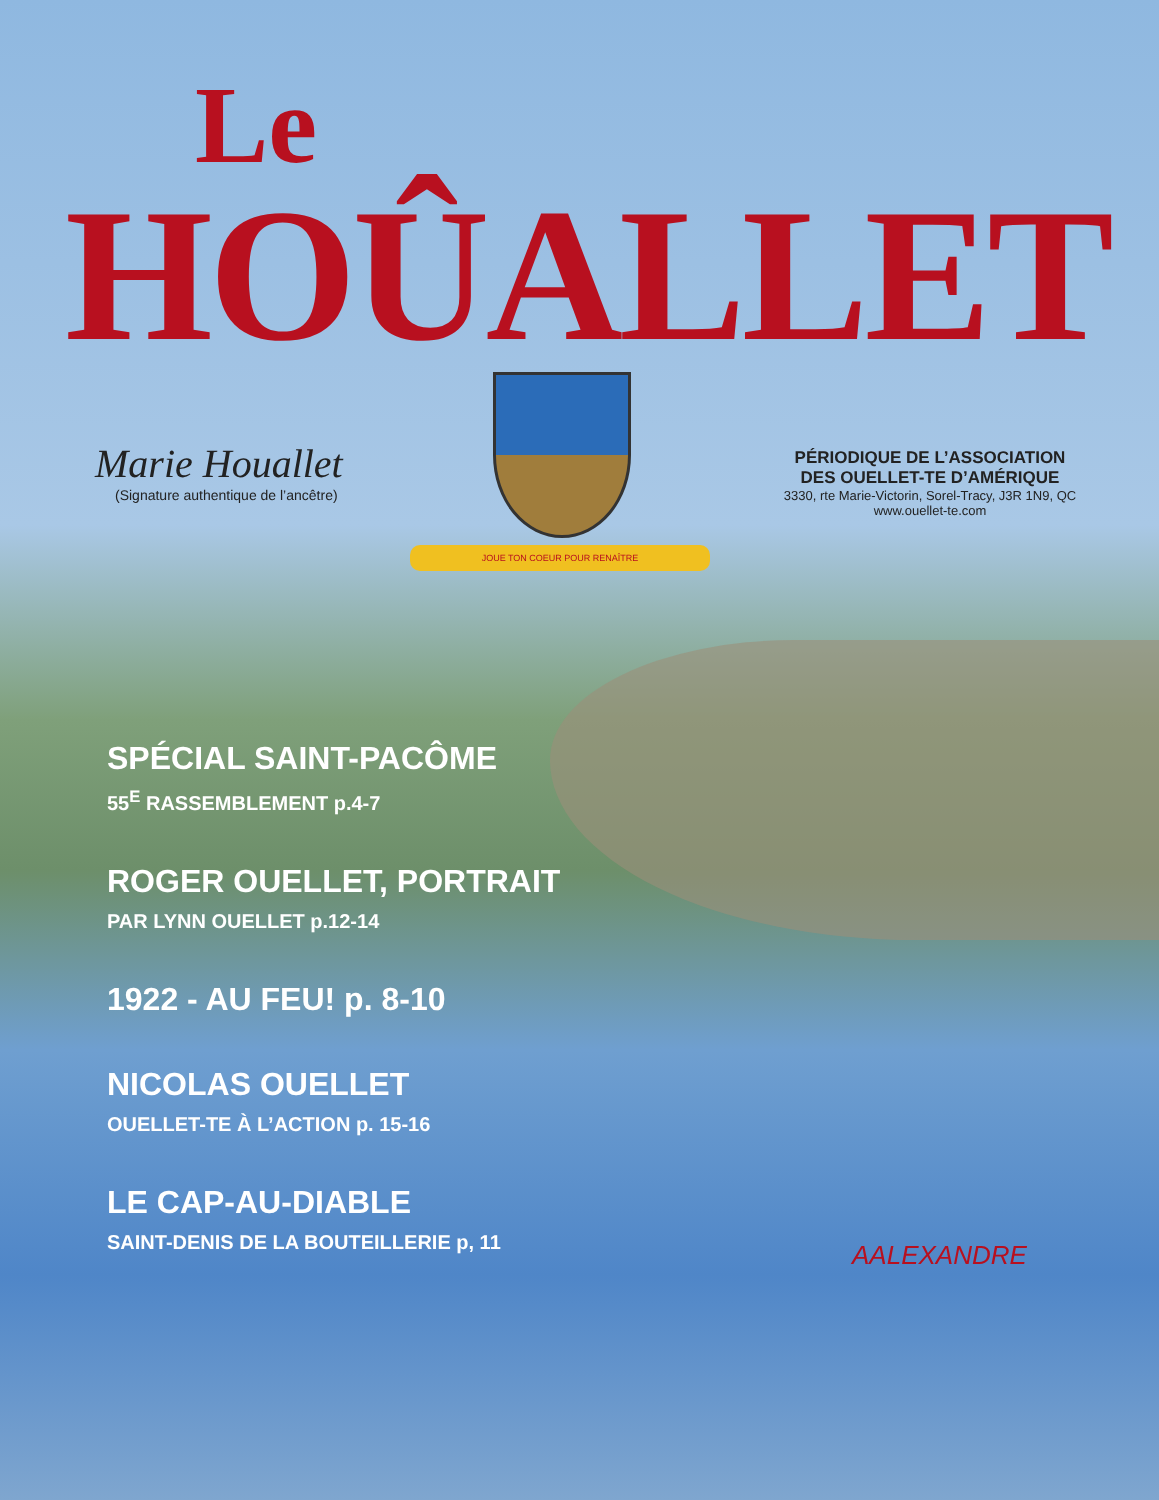Le
HOÛALLET
Marie Houallet
(Signature authentique de l’ancêtre)
JOUE TON COEUR POUR RENAÎTRE
PÉRIODIQUE DE L’ASSOCIATION
DES OUELLET-TE D’AMÉRIQUE
3330, rte Marie-Victorin, Sorel-Tracy, J3R 1N9, QC
www.ouellet-te.com
SPÉCIAL SAINT-PACÔME
55<sup>E</sup> RASSEMBLEMENT p.4-7
ROGER OUELLET, PORTRAIT
PAR LYNN OUELLET p.12-14
1922 - AU FEU! p. 8-10
NICOLAS OUELLET
OUELLET-TE À L’ACTION p. 15-16
LE CAP-AU-DIABLE
SAINT-DENIS DE LA BOUTEILLERIE p, 11
AALEXANDRE